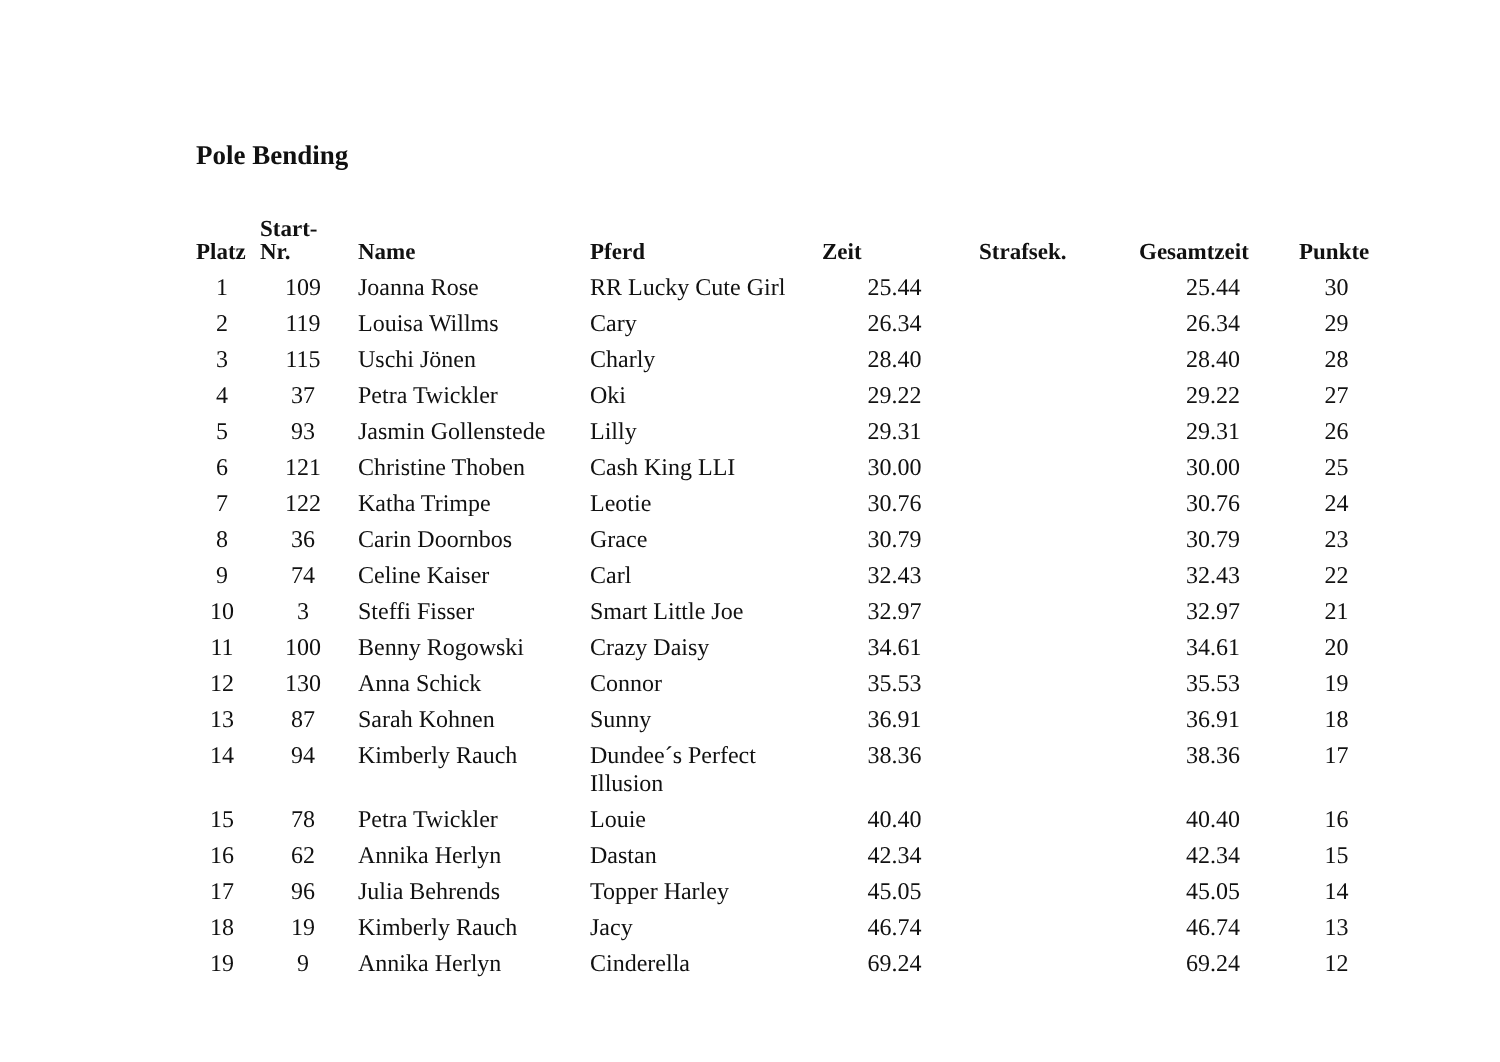Pole Bending
| Platz | Start- Nr. | Name | Pferd | Zeit | Strafsek. | Gesamtzeit | Punkte |
| --- | --- | --- | --- | --- | --- | --- | --- |
| 1 | 109 | Joanna Rose | RR Lucky Cute Girl | 25.44 | | 25.44 | 30 |
| 2 | 119 | Louisa Willms | Cary | 26.34 | | 26.34 | 29 |
| 3 | 115 | Uschi Jönen | Charly | 28.40 | | 28.40 | 28 |
| 4 | 37 | Petra Twickler | Oki | 29.22 | | 29.22 | 27 |
| 5 | 93 | Jasmin Gollenstede | Lilly | 29.31 | | 29.31 | 26 |
| 6 | 121 | Christine Thoben | Cash King LLI | 30.00 | | 30.00 | 25 |
| 7 | 122 | Katha Trimpe | Leotie | 30.76 | | 30.76 | 24 |
| 8 | 36 | Carin Doornbos | Grace | 30.79 | | 30.79 | 23 |
| 9 | 74 | Celine Kaiser | Carl | 32.43 | | 32.43 | 22 |
| 10 | 3 | Steffi Fisser | Smart Little Joe | 32.97 | | 32.97 | 21 |
| 11 | 100 | Benny Rogowski | Crazy Daisy | 34.61 | | 34.61 | 20 |
| 12 | 130 | Anna Schick | Connor | 35.53 | | 35.53 | 19 |
| 13 | 87 | Sarah Kohnen | Sunny | 36.91 | | 36.91 | 18 |
| 14 | 94 | Kimberly Rauch | Dundee´s Perfect Illusion | 38.36 | | 38.36 | 17 |
| 15 | 78 | Petra Twickler | Louie | 40.40 | | 40.40 | 16 |
| 16 | 62 | Annika Herlyn | Dastan | 42.34 | | 42.34 | 15 |
| 17 | 96 | Julia Behrends | Topper Harley | 45.05 | | 45.05 | 14 |
| 18 | 19 | Kimberly Rauch | Jacy | 46.74 | | 46.74 | 13 |
| 19 | 9 | Annika Herlyn | Cinderella | 69.24 | | 69.24 | 12 |